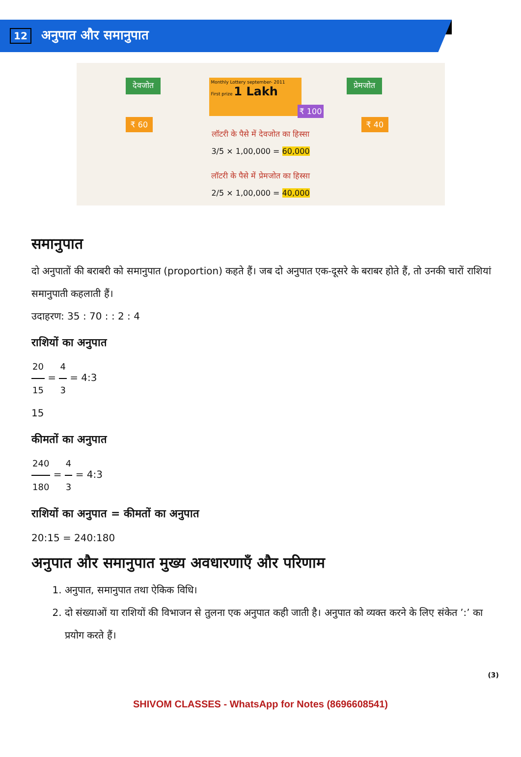12 अनुपात और समानुपात
देवजोत प्रेमजोत
₹ 60 ₹ 40
Monthly Lottery september- 2011
First prize 1 Lakh
₹ 100
लॉटरी के पैसे में देवजोत का हिस्सा
3/5 × 1,00,000 = 60,000
लॉटरी के पैसे में प्रेमजोत का हिस्सा
2/5 × 1,00,000 = 40,000
समानुपात
दो अनुपातों की बराबरी को समानुपात (proportion) कहते हैं। जब दो अनुपात एक-दूसरे के बराबर होते हैं, तो उनकी चारों राशियां समानुपाती कहलाती हैं।
उदाहरण: 35 : 70 : : 2 : 4
राशियों का अनुपात
20 15 = 4 3 = 4:3
15
कीमतों का अनुपात
240 180 = 4 3 = 4:3
राशियों का अनुपात = कीमतों का अनुपात
20:15 = 240:180
अनुपात और समानुपात मुख्य अवधारणाएँ और परिणाम
1. अनुपात, समानुपात तथा ऐकिक विधि।
2. दो संख्याओं या राशियों की विभाजन से तुलना एक अनुपात कही जाती है। अनुपात को व्यक्त करने के लिए संकेत ’:’ का प्रयोग करते हैं।
(3)
SHIVOM CLASSES - WhatsApp for Notes (8696608541)